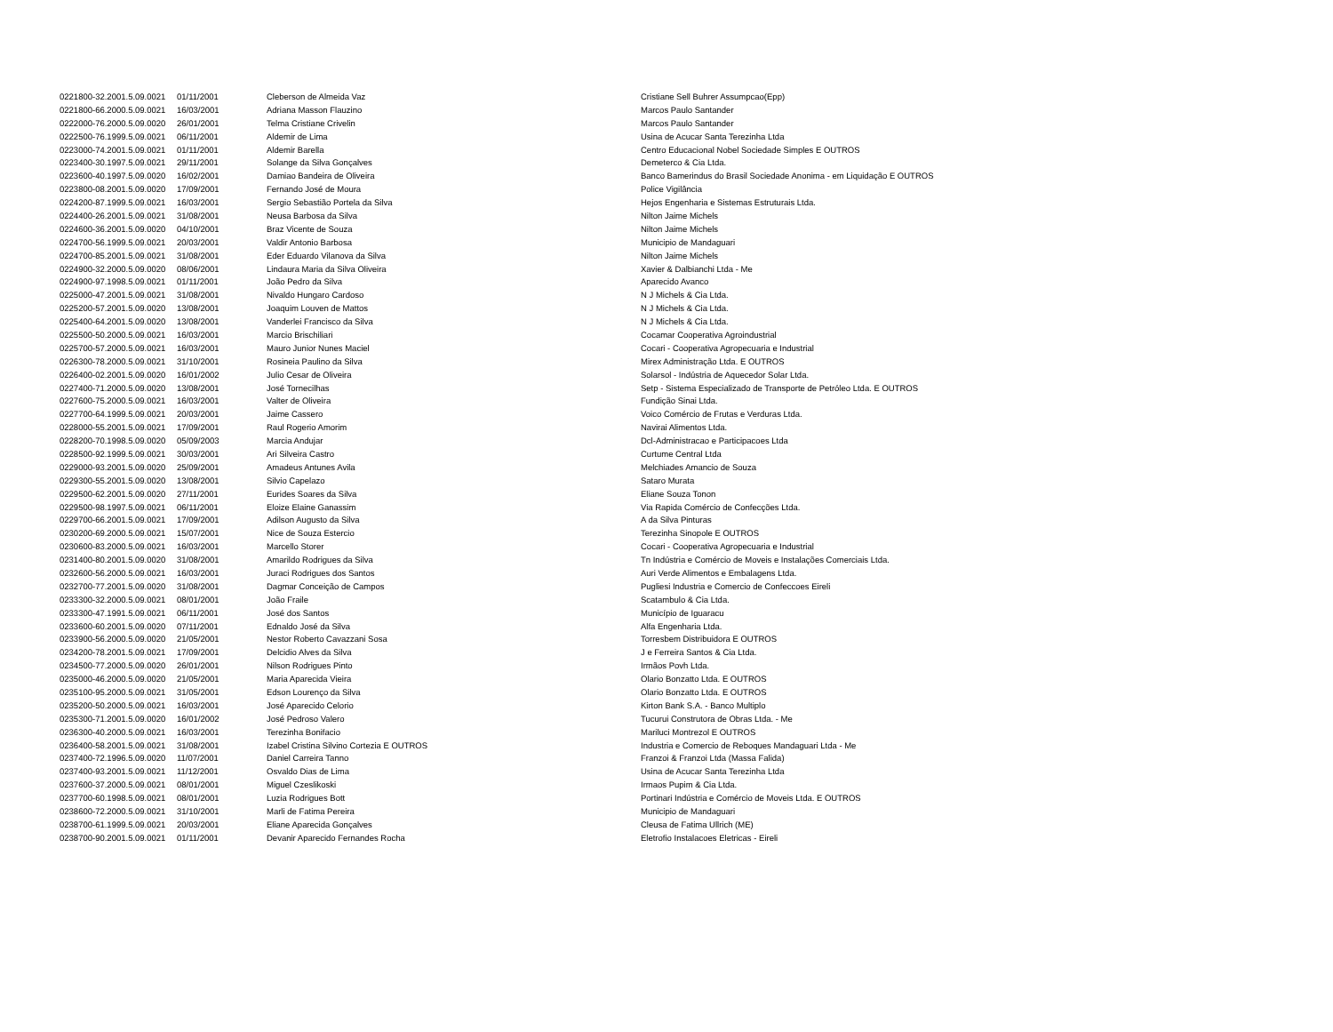| 0221800-32.2001.5.09.0021 | 01/11/2001 | Cleberson de Almeida Vaz | Cristiane Sell Buhrer Assumpcao(Epp) |
| 0221800-66.2000.5.09.0021 | 16/03/2001 | Adriana Masson Flauzino | Marcos Paulo Santander |
| 0222000-76.2000.5.09.0020 | 26/01/2001 | Telma Cristiane Crivelin | Marcos Paulo Santander |
| 0222500-76.1999.5.09.0021 | 06/11/2001 | Aldemir de Lima | Usina de Acucar Santa Terezinha Ltda |
| 0223000-74.2001.5.09.0021 | 01/11/2001 | Aldemir Barella | Centro Educacional Nobel Sociedade Simples E OUTROS |
| 0223400-30.1997.5.09.0021 | 29/11/2001 | Solange da Silva Gonçalves | Demeterco & Cia Ltda. |
| 0223600-40.1997.5.09.0020 | 16/02/2001 | Damiao Bandeira de Oliveira | Banco Bamerindus do Brasil Sociedade Anonima - em Liquidação E OUTROS |
| 0223800-08.2001.5.09.0020 | 17/09/2001 | Fernando José de Moura | Police Vigilância |
| 0224200-87.1999.5.09.0021 | 16/03/2001 | Sergio Sebastião Portela da Silva | Hejos Engenharia e Sistemas Estruturais Ltda. |
| 0224400-26.2001.5.09.0021 | 31/08/2001 | Neusa Barbosa da Silva | Nilton Jaime Michels |
| 0224600-36.2001.5.09.0020 | 04/10/2001 | Braz Vicente de Souza | Nilton Jaime Michels |
| 0224700-56.1999.5.09.0021 | 20/03/2001 | Valdir Antonio Barbosa | Municipio de Mandaguari |
| 0224700-85.2001.5.09.0021 | 31/08/2001 | Eder Eduardo Vilanova da Silva | Nilton Jaime Michels |
| 0224900-32.2000.5.09.0020 | 08/06/2001 | Lindaura Maria da Silva Oliveira | Xavier & Dalbianchi Ltda - Me |
| 0224900-97.1998.5.09.0021 | 01/11/2001 | João Pedro da Silva | Aparecido Avanco |
| 0225000-47.2001.5.09.0021 | 31/08/2001 | Nivaldo Hungaro Cardoso | N J Michels & Cia Ltda. |
| 0225200-57.2001.5.09.0020 | 13/08/2001 | Joaquim Louven de Mattos | N J Michels & Cia Ltda. |
| 0225400-64.2001.5.09.0020 | 13/08/2001 | Vanderlei Francisco da Silva | N J Michels & Cia Ltda. |
| 0225500-50.2000.5.09.0021 | 16/03/2001 | Marcio Brischiliari | Cocamar Cooperativa Agroindustrial |
| 0225700-57.2000.5.09.0021 | 16/03/2001 | Mauro Junior Nunes Maciel | Cocari - Cooperativa Agropecuaria e Industrial |
| 0226300-78.2000.5.09.0021 | 31/10/2001 | Rosineia Paulino da Silva | Mirex Administração Ltda. E OUTROS |
| 0226400-02.2001.5.09.0020 | 16/01/2002 | Julio Cesar de Oliveira | Solarsol - Indústria de Aquecedor Solar Ltda. |
| 0227400-71.2000.5.09.0020 | 13/08/2001 | José Tornecilhas | Setp - Sistema Especializado de Transporte de Petróleo Ltda. E OUTROS |
| 0227600-75.2000.5.09.0021 | 16/03/2001 | Valter de Oliveira | Fundição Sinai Ltda. |
| 0227700-64.1999.5.09.0021 | 20/03/2001 | Jaime Cassero | Voico Comércio de Frutas e Verduras Ltda. |
| 0228000-55.2001.5.09.0021 | 17/09/2001 | Raul Rogerio Amorim | Navirai Alimentos Ltda. |
| 0228200-70.1998.5.09.0020 | 05/09/2003 | Marcia Andujar | Dcl-Administracao e Participacoes Ltda |
| 0228500-92.1999.5.09.0021 | 30/03/2001 | Ari Silveira Castro | Curtume Central Ltda |
| 0229000-93.2001.5.09.0020 | 25/09/2001 | Amadeus Antunes Avila | Melchiades Amancio de Souza |
| 0229300-55.2001.5.09.0020 | 13/08/2001 | Silvio Capelazo | Sataro Murata |
| 0229500-62.2001.5.09.0020 | 27/11/2001 | Eurides Soares da Silva | Eliane Souza Tonon |
| 0229500-98.1997.5.09.0021 | 06/11/2001 | Eloize Elaine Ganassim | Via Rapida Comércio de Confecções Ltda. |
| 0229700-66.2001.5.09.0021 | 17/09/2001 | Adilson Augusto da Silva | A da Silva Pinturas |
| 0230200-69.2000.5.09.0021 | 15/07/2001 | Nice de Souza Estercio | Terezinha Sinopole E OUTROS |
| 0230600-83.2000.5.09.0021 | 16/03/2001 | Marcello Storer | Cocari - Cooperativa Agropecuaria e Industrial |
| 0231400-80.2001.5.09.0020 | 31/08/2001 | Amarildo Rodrigues da Silva | Tn Indústria e Comércio de Moveis e Instalações Comerciais Ltda. |
| 0232600-56.2000.5.09.0021 | 16/03/2001 | Juraci Rodrigues dos Santos | Auri Verde Alimentos e Embalagens Ltda. |
| 0232700-77.2001.5.09.0020 | 31/08/2001 | Dagmar Conceição de Campos | Pugliesi Industria e Comercio de Confeccoes Eireli |
| 0233300-32.2000.5.09.0021 | 08/01/2001 | João Fraile | Scatambulo & Cia Ltda. |
| 0233300-47.1991.5.09.0021 | 06/11/2001 | José dos Santos | Município de Iguaracu |
| 0233600-60.2001.5.09.0020 | 07/11/2001 | Ednaldo José da Silva | Alfa Engenharia Ltda. |
| 0233900-56.2000.5.09.0020 | 21/05/2001 | Nestor Roberto Cavazzani Sosa | Torresbem Distribuidora E OUTROS |
| 0234200-78.2001.5.09.0021 | 17/09/2001 | Delcidio Alves da Silva | J e Ferreira Santos & Cia Ltda. |
| 0234500-77.2000.5.09.0020 | 26/01/2001 | Nilson Rodrigues Pinto | Irmãos Povh Ltda. |
| 0235000-46.2000.5.09.0020 | 21/05/2001 | Maria Aparecida Vieira | Olario Bonzatto Ltda. E OUTROS |
| 0235100-95.2000.5.09.0021 | 31/05/2001 | Edson Lourenço da Silva | Olario Bonzatto Ltda. E OUTROS |
| 0235200-50.2000.5.09.0021 | 16/03/2001 | José Aparecido Celorio | Kirton Bank S.A. - Banco Multiplo |
| 0235300-71.2001.5.09.0020 | 16/01/2002 | José Pedroso Valero | Tucurui Construtora de Obras Ltda. - Me |
| 0236300-40.2000.5.09.0021 | 16/03/2001 | Terezinha Bonifacio | Mariluci Montrezol E OUTROS |
| 0236400-58.2001.5.09.0021 | 31/08/2001 | Izabel Cristina Silvino Cortezia E OUTROS | Industria e Comercio de Reboques Mandaguari Ltda - Me |
| 0237400-72.1996.5.09.0020 | 11/07/2001 | Daniel Carreira Tanno | Franzoi & Franzoi Ltda (Massa Falida) |
| 0237400-93.2001.5.09.0021 | 11/12/2001 | Osvaldo Dias de Lima | Usina de Acucar Santa Terezinha Ltda |
| 0237600-37.2000.5.09.0021 | 08/01/2001 | Miguel Czeslikoski | Irmaos Pupim & Cia Ltda. |
| 0237700-60.1998.5.09.0021 | 08/01/2001 | Luzia Rodrigues Bott | Portinari Indústria e Comércio de Moveis Ltda. E OUTROS |
| 0238600-72.2000.5.09.0021 | 31/10/2001 | Marli de Fatima Pereira | Municipio de Mandaguari |
| 0238700-61.1999.5.09.0021 | 20/03/2001 | Eliane Aparecida Gonçalves | Cleusa de Fatima Ullrich (ME) |
| 0238700-90.2001.5.09.0021 | 01/11/2001 | Devanir Aparecido Fernandes Rocha | Eletrofio Instalacoes Eletricas - Eireli |